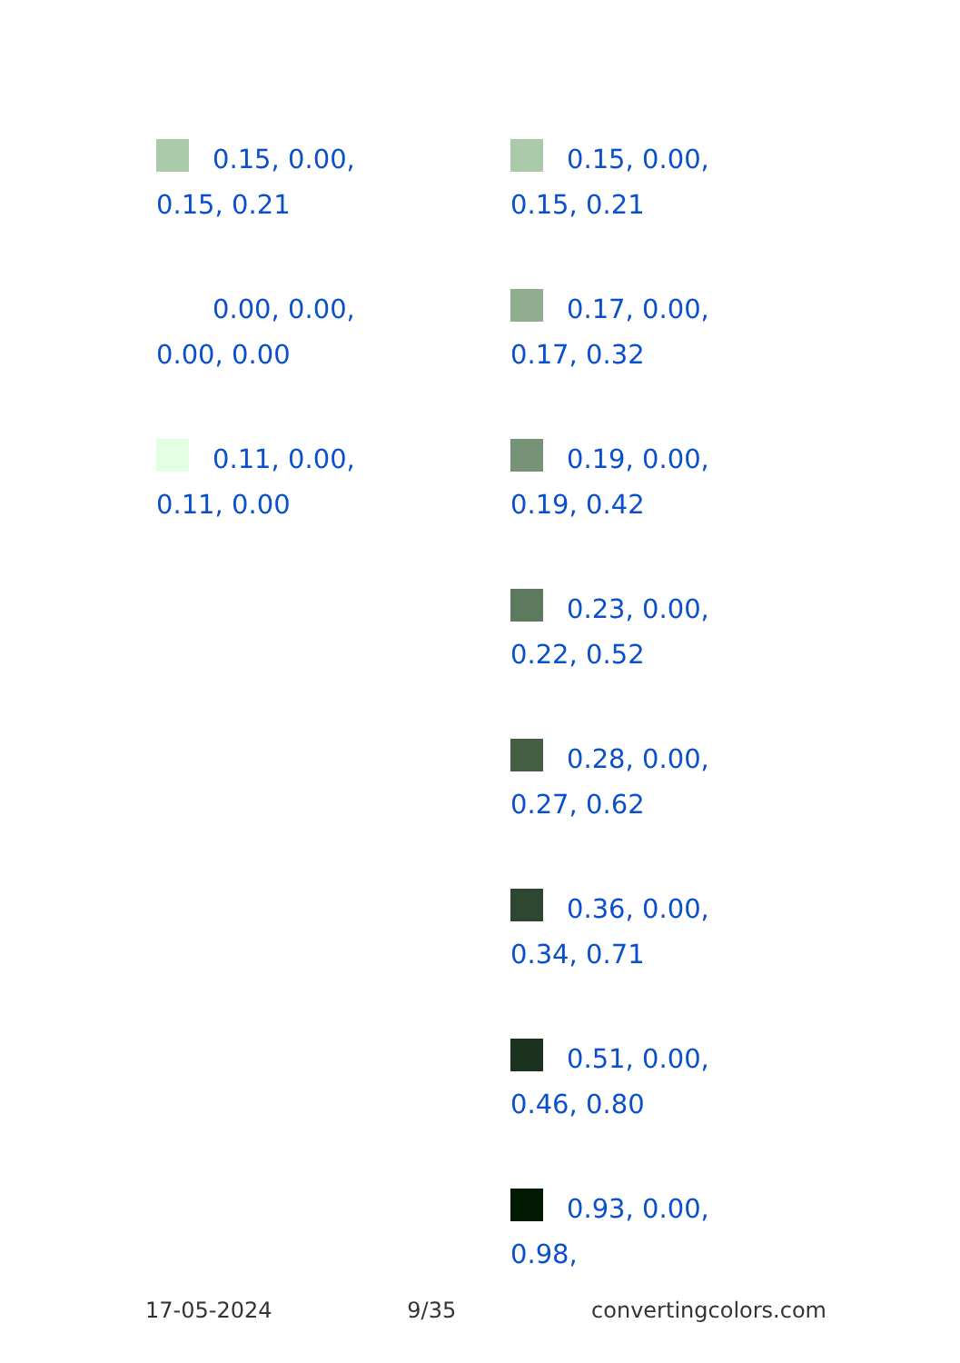0.15, 0.00, 0.15, 0.21
0.00, 0.00, 0.00, 0.00
0.11, 0.00, 0.11, 0.00
0.15, 0.00, 0.15, 0.21
0.17, 0.00, 0.17, 0.32
0.19, 0.00, 0.19, 0.42
0.23, 0.00, 0.22, 0.52
0.28, 0.00, 0.27, 0.62
0.36, 0.00, 0.34, 0.71
0.51, 0.00, 0.46, 0.80
0.93, 0.00, 0.98,
17-05-2024 9/35 convertingcolors.com